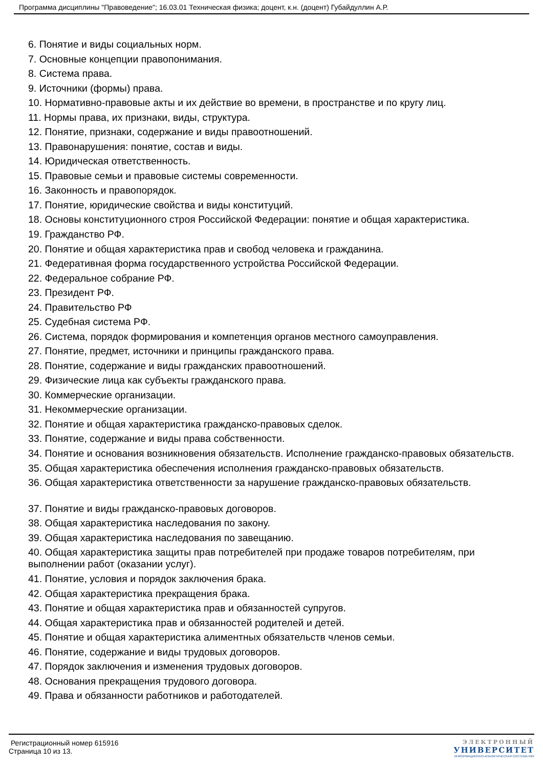Программа дисциплины "Правоведение"; 16.03.01 Техническая физика; доцент, к.н. (доцент) Губайдуллин А.Р.
6. Понятие и виды социальных норм.
7. Основные концепции правопонимания.
8. Система права.
9. Источники (формы) права.
10. Нормативно-правовые акты и их действие во времени, в пространстве и по кругу лиц.
11. Нормы права, их признаки, виды, структура.
12. Понятие, признаки, содержание и виды правоотношений.
13. Правонарушения: понятие, состав и виды.
14. Юридическая ответственность.
15. Правовые семьи и правовые системы современности.
16. Законность и правопорядок.
17. Понятие, юридические свойства и виды конституций.
18. Основы конституционного строя Российской Федерации: понятие и общая характеристика.
19. Гражданство РФ.
20. Понятие и общая характеристика прав и свобод человека и гражданина.
21. Федеративная форма государственного устройства Российской Федерации.
22. Федеральное собрание РФ.
23. Президент РФ.
24. Правительство РФ
25. Судебная система РФ.
26. Система, порядок формирования и компетенция органов местного самоуправления.
27. Понятие, предмет, источники и принципы гражданского права.
28. Понятие, содержание и виды гражданских правоотношений.
29. Физические лица как субъекты гражданского права.
30. Коммерческие организации.
31. Некоммерческие организации.
32. Понятие и общая характеристика гражданско-правовых сделок.
33. Понятие, содержание и виды права собственности.
34. Понятие и основания возникновения обязательств. Исполнение гражданско-правовых обязательств.
35. Общая характеристика обеспечения исполнения гражданско-правовых обязательств.
36. Общая характеристика ответственности за нарушение гражданско-правовых обязательств.
37. Понятие и виды гражданско-правовых договоров.
38. Общая характеристика наследования по закону.
39. Общая характеристика наследования по завещанию.
40. Общая характеристика защиты прав потребителей при продаже товаров потребителям, при выполнении работ (оказании услуг).
41. Понятие, условия и порядок заключения брака.
42. Общая характеристика прекращения брака.
43. Понятие и общая характеристика прав и обязанностей супругов.
44. Общая характеристика прав и обязанностей родителей и детей.
45. Понятие и общая характеристика алиментных обязательств членов семьи.
46. Понятие, содержание и виды трудовых договоров.
47. Порядок заключения и изменения трудовых договоров.
48. Основания прекращения трудового договора.
49. Права и обязанности работников и работодателей.
Регистрационный номер 615916
Страница 10 из 13.
ЭЛЕКТРОННЫЙ
УНИВЕРСИТЕТ
ИНФОРМАЦИОННО-АНАЛИТИЧЕСКАЯ СИСТЕМА КФУ